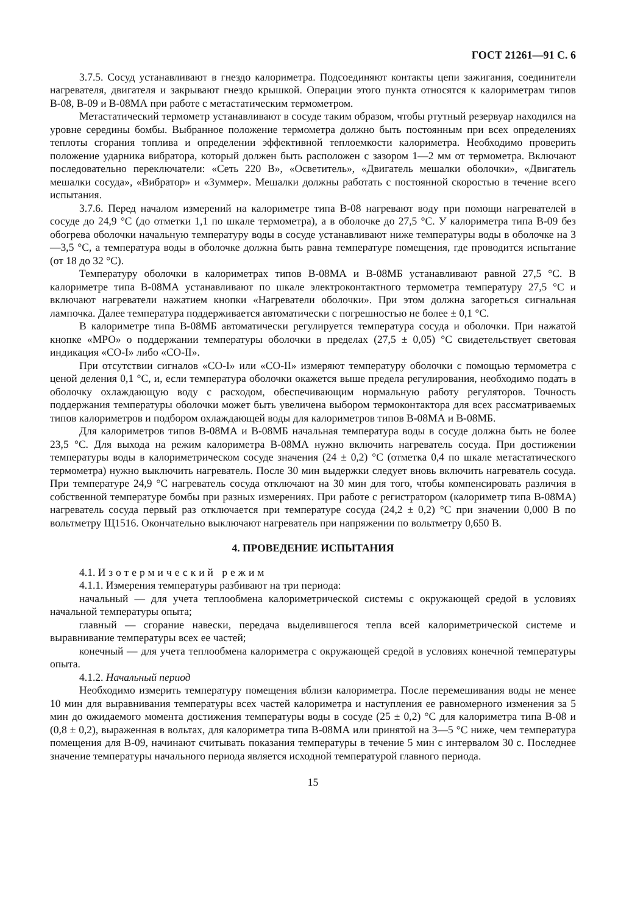ГОСТ 21261—91 С. 6
3.7.5. Сосуд устанавливают в гнездо калориметра. Подсоединяют контакты цепи зажигания, соединители нагревателя, двигателя и закрывают гнездо крышкой. Операции этого пункта относятся к калориметрам типов В-08, В-09 и В-08МА при работе с метастатическим термометром.
Метастатический термометр устанавливают в сосуде таким образом, чтобы ртутный резервуар находился на уровне середины бомбы. Выбранное положение термометра должно быть постоянным при всех определениях теплоты сгорания топлива и определении эффективной теплоемкости калориметра. Необходимо проверить положение ударника вибратора, который должен быть расположен с зазором 1—2 мм от термометра. Включают последовательно переключатели: «Сеть 220 В», «Осветитель», «Двигатель мешалки оболочки», «Двигатель мешалки сосуда», «Вибратор» и «Зуммер». Мешалки должны работать с постоянной скоростью в течение всего испытания.
3.7.6. Перед началом измерений на калориметре типа В-08 нагревают воду при помощи нагревателей в сосуде до 24,9 °С (до отметки 1,1 по шкале термометра), а в оболочке до 27,5 °С. У калориметра типа В-09 без обогрева оболочки начальную температуру воды в сосуде устанавливают ниже температуры воды в оболочке на 3—3,5 °С, а температура воды в оболочке должна быть равна температуре помещения, где проводится испытание (от 18 до 32 °С).
Температуру оболочки в калориметрах типов В-08МА и В-08МБ устанавливают равной 27,5 °С. В калориметре типа В-08МА устанавливают по шкале электроконтактного термометра температуру 27,5 °С и включают нагреватели нажатием кнопки «Нагреватели оболочки». При этом должна загореться сигнальная лампочка. Далее температура поддерживается автоматически с погрешностью не более ± 0,1 °С.
В калориметре типа В-08МБ автоматически регулируется температура сосуда и оболочки. При нажатой кнопке «МРО» о поддержании температуры оболочки в пределах (27,5 ± 0,05) °С свидетельствует световая индикация «СО-I» либо «СО-II».
При отсутствии сигналов «СО-I» или «СО-II» измеряют температуру оболочки с помощью термометра с ценой деления 0,1 °С, и, если температура оболочки окажется выше предела регулирования, необходимо подать в оболочку охлаждающую воду с расходом, обеспечивающим нормальную работу регуляторов. Точность поддержания температуры оболочки может быть увеличена выбором термоконтактора для всех рассматриваемых типов калориметров и подбором охлаждающей воды для калориметров типов В-08МА и В-08МБ.
Для калориметров типов В-08МА и В-08МБ начальная температура воды в сосуде должна быть не более 23,5 °С. Для выхода на режим калориметра В-08МА нужно включить нагреватель сосуда. При достижении температуры воды в калориметрическом сосуде значения (24 ± 0,2) °С (отметка 0,4 по шкале метастатического термометра) нужно выключить нагреватель. После 30 мин выдержки следует вновь включить нагреватель сосуда. При температуре 24,9 °С нагреватель сосуда отключают на 30 мин для того, чтобы компенсировать различия в собственной температуре бомбы при разных измерениях. При работе с регистратором (калориметр типа В-08МА) нагреватель сосуда первый раз отключается при температуре сосуда (24,2 ± 0,2) °С при значении 0,000 В по вольтметру Щ1516. Окончательно выключают нагреватель при напряжении по вольтметру 0,650 В.
4. ПРОВЕДЕНИЕ ИСПЫТАНИЯ
4.1. Изотермический режим
4.1.1. Измерения температуры разбивают на три периода:
начальный — для учета теплообмена калориметрической системы с окружающей средой в условиях начальной температуры опыта;
главный — сгорание навески, передача выделившегося тепла всей калориметрической системе и выравнивание температуры всех ее частей;
конечный — для учета теплообмена калориметра с окружающей средой в условиях конечной температуры опыта.
4.1.2. Начальный период
Необходимо измерить температуру помещения вблизи калориметра. После перемешивания воды не менее 10 мин для выравнивания температуры всех частей калориметра и наступления ее равномерного изменения за 5 мин до ожидаемого момента достижения температуры воды в сосуде (25 ± 0,2) °С для калориметра типа В-08 и (0,8 ± 0,2), выраженная в вольтах, для калориметра типа В-08МА или принятой на 3—5 °С ниже, чем температура помещения для В-09, начинают считывать показания температуры в течение 5 мин с интервалом 30 с. Последнее значение температуры начального периода является исходной температурой главного периода.
15